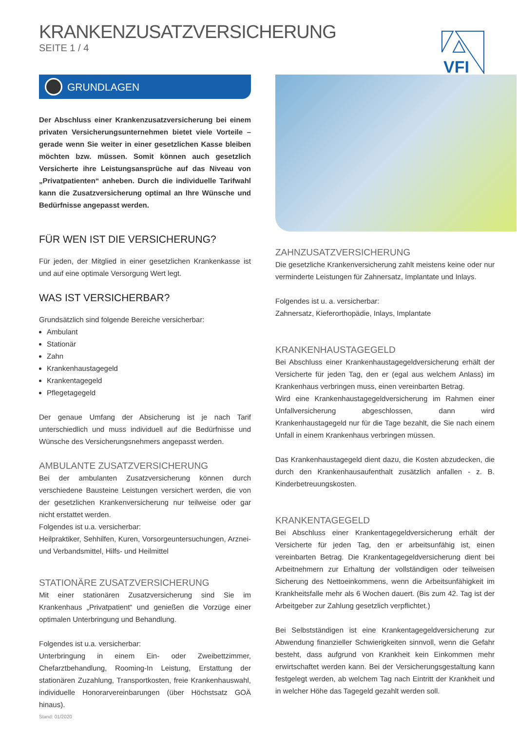KRANKENZUSATZVERSICHERUNG
SEITE 1 / 4
VFI
GRUNDLAGEN
Der Abschluss einer Krankenzusatzversicherung bei einem privaten Versicherungsunternehmen bietet viele Vorteile – gerade wenn Sie weiter in einer gesetzlichen Kasse bleiben möchten bzw. müssen. Somit können auch gesetzlich Versicherte ihre Leistungsansprüche auf das Niveau von „Privatpatienten“ anheben. Durch die individuelle Tarifwahl kann die Zusatzversicherung optimal an Ihre Wünsche und Bedürfnisse angepasst werden.
FÜR WEN IST DIE VERSICHERUNG?
Für jeden, der Mitglied in einer gesetzlichen Krankenkasse ist und auf eine optimale Versorgung Wert legt.
WAS IST VERSICHERBAR?
Grundsätzlich sind folgende Bereiche versicherbar:
Ambulant
Stationär
Zahn
Krankenhaustagegeld
Krankentagegeld
Pflegetagegeld
Der genaue Umfang der Absicherung ist je nach Tarif unterschiedlich und muss individuell auf die Bedürfnisse und Wünsche des Versicherungsnehmers angepasst werden.
AMBULANTE ZUSATZVERSICHERUNG
Bei der ambulanten Zusatzversicherung können durch verschiedene Bausteine Leistungen versichert werden, die von der gesetzlichen Krankenversicherung nur teilweise oder gar nicht erstattet werden.
Folgendes ist u.a. versicherbar:
Heilpraktiker, Sehhilfen, Kuren, Vorsorgeuntersuchungen, Arznei- und Verbandsmittel, Hilfs- und Heilmittel
STATIONÄRE ZUSATZVERSICHERUNG
Mit einer stationären Zusatzversicherung sind Sie im Krankenhaus „Privatpatient“ und genießen die Vorzüge einer optimalen Unterbringung und Behandlung.
Folgendes ist u.a. versicherbar:
Unterbringung in einem Ein- oder Zweibettzimmer, Chefarztbehandlung, Rooming-In Leistung, Erstattung der stationären Zuzahlung, Transportkosten, freie Krankenhauswahl, individuelle Honorarvereinbarungen (über Höchstsatz GOÄ hinaus).
Stand: 01/2020
ZAHNZUSATZVERSICHERUNG
Die gesetzliche Krankenversicherung zahlt meistens keine oder nur verminderte Leistungen für Zahnersatz, Implantate und Inlays.
Folgendes ist u. a. versicherbar:
Zahnersatz, Kieferorthopädie, Inlays, Implantate
KRANKENHAUSTAGEGELD
Bei Abschluss einer Krankenhaustagegeldversicherung erhält der Versicherte für jeden Tag, den er (egal aus welchem Anlass) im Krankenhaus verbringen muss, einen vereinbarten Betrag.
Wird eine Krankenhaustagegeldversicherung im Rahmen einer Unfallversicherung abgeschlossen, dann wird Krankenhaustagegeld nur für die Tage bezahlt, die Sie nach einem Unfall in einem Krankenhaus verbringen müssen.
Das Krankenhaustagegeld dient dazu, die Kosten abzudecken, die durch den Krankenhausaufenthalt zusätzlich anfallen - z. B. Kinderbetreuungskosten.
KRANKENTAGEGELD
Bei Abschluss einer Krankentagegeldversicherung erhält der Versicherte für jeden Tag, den er arbeitsunfähig ist, einen vereinbarten Betrag. Die Krankentagegeldversicherung dient bei Arbeitnehmern zur Erhaltung der vollständigen oder teilweisen Sicherung des Nettoeinkommens, wenn die Arbeitsunfähigkeit im Krankheitsfalle mehr als 6 Wochen dauert. (Bis zum 42. Tag ist der Arbeitgeber zur Zahlung gesetzlich verpflichtet.)
Bei Selbstständigen ist eine Krankentagegeldversicherung zur Abwendung finanzieller Schwierigkeiten sinnvoll, wenn die Gefahr besteht, dass aufgrund von Krankheit kein Einkommen mehr erwirtschaftet werden kann. Bei der Versicherungsgestaltung kann festgelegt werden, ab welchem Tag nach Eintritt der Krankheit und in welcher Höhe das Tagegeld gezahlt werden soll.